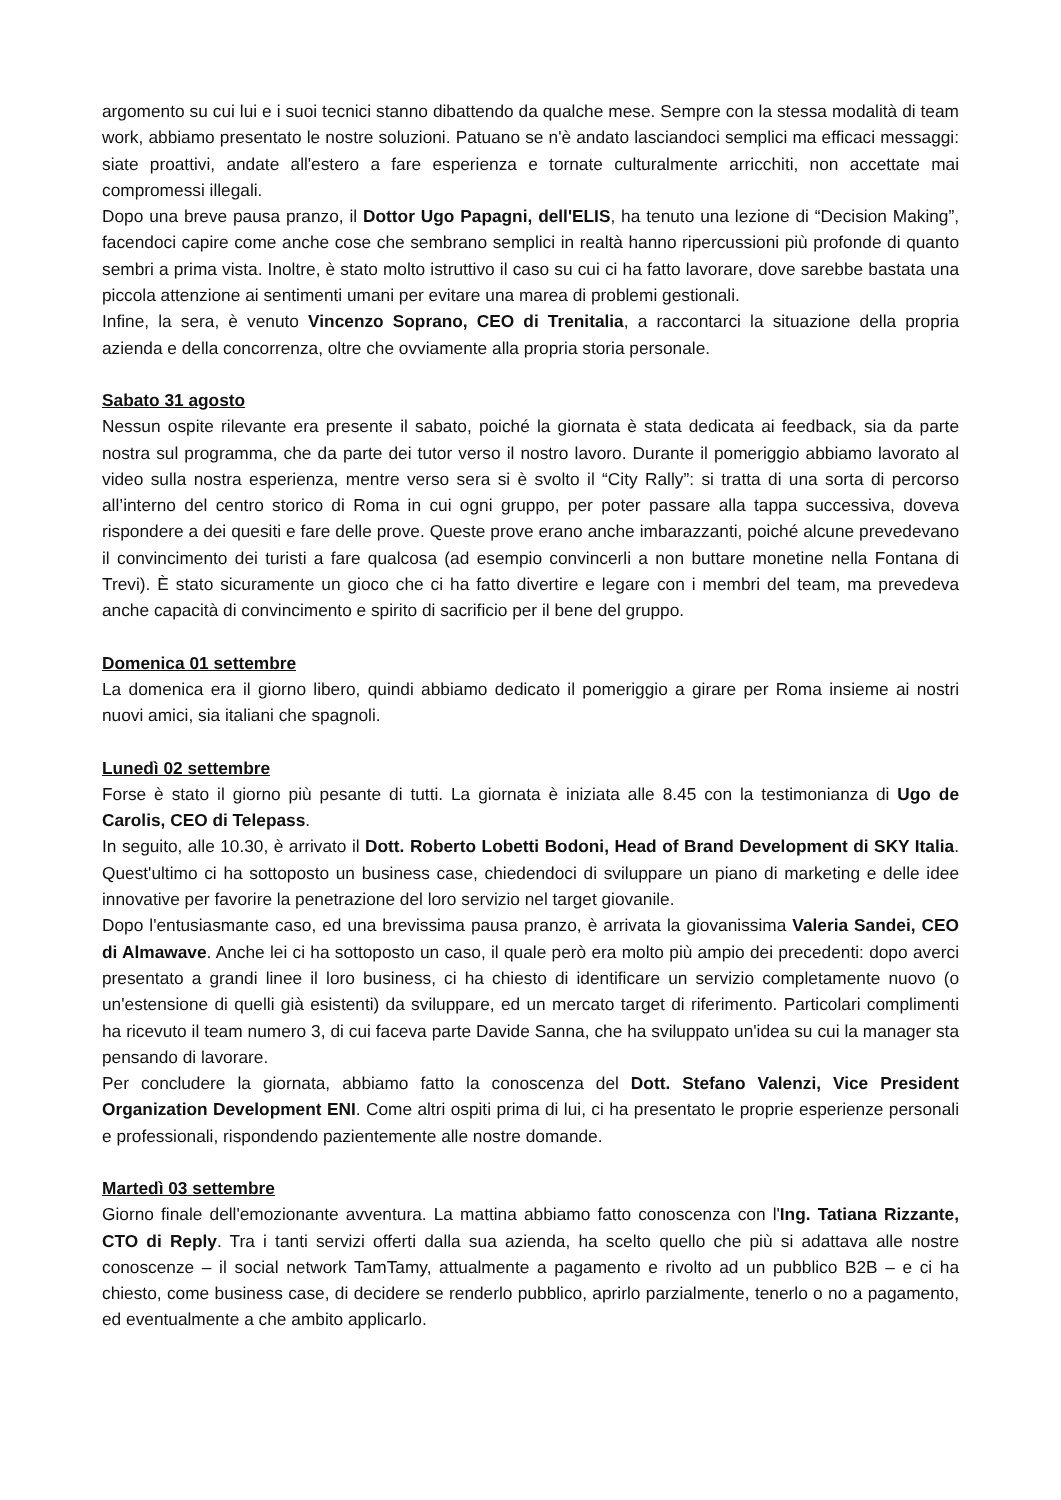argomento su cui lui e i suoi tecnici stanno dibattendo da qualche mese. Sempre con la stessa modalità di team work, abbiamo presentato le nostre soluzioni. Patuano se n'è andato lasciandoci semplici ma efficaci messaggi: siate proattivi, andate all'estero a fare esperienza e tornate culturalmente arricchiti, non accettate mai compromessi illegali.
Dopo una breve pausa pranzo, il Dottor Ugo Papagni, dell'ELIS, ha tenuto una lezione di “Decision Making”, facendoci capire come anche cose che sembrano semplici in realtà hanno ripercussioni più profonde di quanto sembri a prima vista. Inoltre, è stato molto istruttivo il caso su cui ci ha fatto lavorare, dove sarebbe bastata una piccola attenzione ai sentimenti umani per evitare una marea di problemi gestionali.
Infine, la sera, è venuto Vincenzo Soprano, CEO di Trenitalia, a raccontarci la situazione della propria azienda e della concorrenza, oltre che ovviamente alla propria storia personale.
Sabato 31 agosto
Nessun ospite rilevante era presente il sabato, poiché la giornata è stata dedicata ai feedback, sia da parte nostra sul programma, che da parte dei tutor verso il nostro lavoro. Durante il pomeriggio abbiamo lavorato al video sulla nostra esperienza, mentre verso sera si è svolto il “City Rally”: si tratta di una sorta di percorso all’interno del centro storico di Roma in cui ogni gruppo, per poter passare alla tappa successiva, doveva rispondere a dei quesiti e fare delle prove. Queste prove erano anche imbarazzanti, poiché alcune prevedevano il convincimento dei turisti a fare qualcosa (ad esempio convincerli a non buttare monetine nella Fontana di Trevi). È stato sicuramente un gioco che ci ha fatto divertire e legare con i membri del team, ma prevedeva anche capacità di convincimento e spirito di sacrificio per il bene del gruppo.
Domenica 01 settembre
La domenica era il giorno libero, quindi abbiamo dedicato il pomeriggio a girare per Roma insieme ai nostri nuovi amici, sia italiani che spagnoli.
Lunedì 02 settembre
Forse è stato il giorno più pesante di tutti. La giornata è iniziata alle 8.45 con la testimonianza di Ugo de Carolis, CEO di Telepass.
In seguito, alle 10.30, è arrivato il Dott. Roberto Lobetti Bodoni, Head of Brand Development di SKY Italia. Quest'ultimo ci ha sottoposto un business case, chiedendoci di sviluppare un piano di marketing e delle idee innovative per favorire la penetrazione del loro servizio nel target giovanile.
Dopo l'entusiasmante caso, ed una brevissima pausa pranzo, è arrivata la giovanissima Valeria Sandei, CEO di Almawave. Anche lei ci ha sottoposto un caso, il quale però era molto più ampio dei precedenti: dopo averci presentato a grandi linee il loro business, ci ha chiesto di identificare un servizio completamente nuovo (o un'estensione di quelli già esistenti) da sviluppare, ed un mercato target di riferimento. Particolari complimenti ha ricevuto il team numero 3, di cui faceva parte Davide Sanna, che ha sviluppato un'idea su cui la manager sta pensando di lavorare.
Per concludere la giornata, abbiamo fatto la conoscenza del Dott. Stefano Valenzi, Vice President Organization Development ENI. Come altri ospiti prima di lui, ci ha presentato le proprie esperienze personali e professionali, rispondendo pazientemente alle nostre domande.
Martedì 03 settembre
Giorno finale dell'emozionante avventura. La mattina abbiamo fatto conoscenza con l'Ing. Tatiana Rizzante, CTO di Reply. Tra i tanti servizi offerti dalla sua azienda, ha scelto quello che più si adattava alle nostre conoscenze – il social network TamTamy, attualmente a pagamento e rivolto ad un pubblico B2B – e ci ha chiesto, come business case, di decidere se renderlo pubblico, aprirlo parzialmente, tenerlo o no a pagamento, ed eventualmente a che ambito applicarlo.